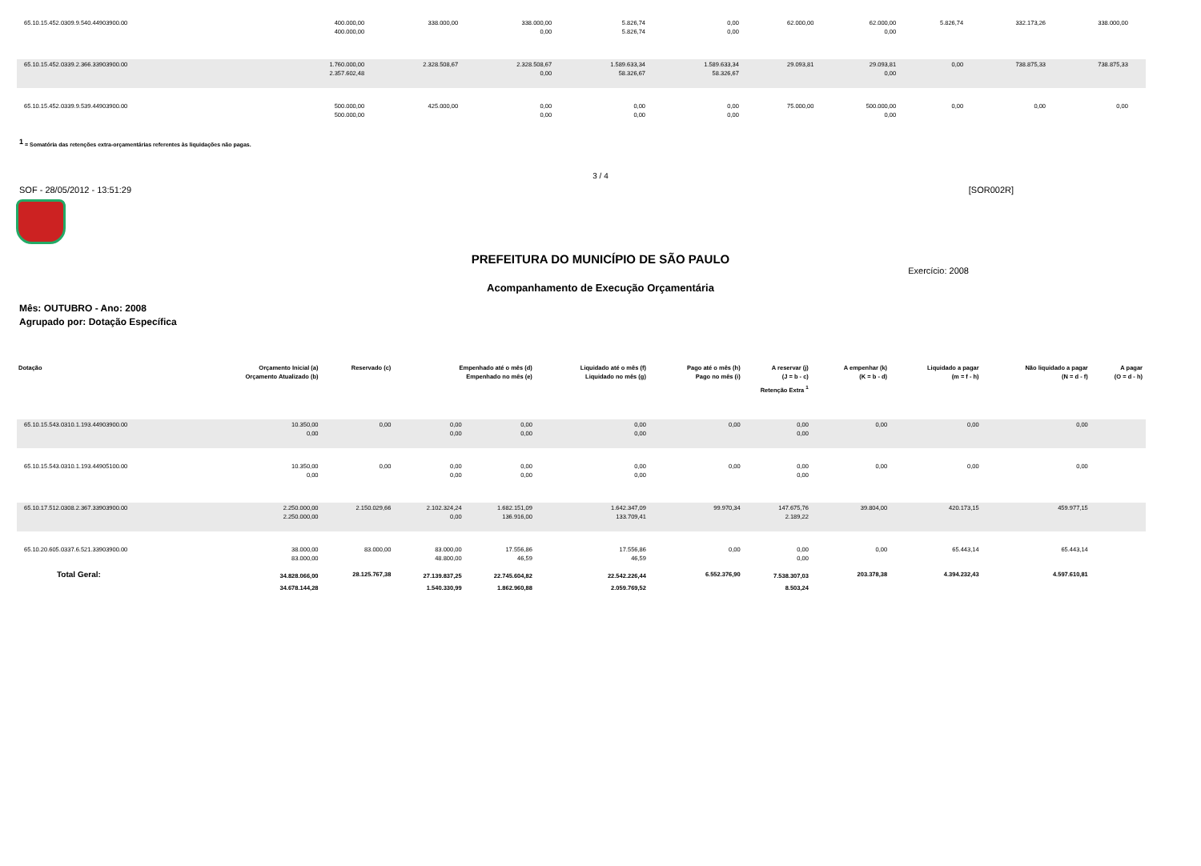| 65.10.15.452.0309.9.540.44903900.00 | 400.000,00 400.000,00 | 338.000,00 | 338.000,00 0,00 | 5.826,74 5.826,74 | 0,00 0,00 | 62.000,00 | 62.000,00 0,00 | 5.826,74 | 332.173,26 | 338.000,00 | |
| 65.10.15.452.0339.2.366.33903900.00 | 1.760.000,00 2.357.602,48 | 2.328.508,67 | 2.328.508,67 0,00 | 1.589.633,34 58.326,67 | 1.589.633,34 58.326,67 | 29.093,81 | 29.093,81 0,00 | 0,00 | 738.875,33 | 738.875,33 | |
| 65.10.15.452.0339.9.539.44903900.00 | 500.000,00 500.000,00 | 425.000,00 | 0,00 0,00 | 0,00 0,00 | 0,00 0,00 | 75.000,00 | 500.000,00 0,00 | 0,00 | 0,00 | 0,00 | |
<sup>1</sup> = Somatória das retenções extra-orçamentárias referentes às liquidações não pagas.
3 / 4
SOF - 28/05/2012 - 13:51:29 [SOR002R]
PREFEITURA DO MUNICÍPIO DE SÃO PAULO
Exercício: 2008
Acompanhamento de Execução Orçamentária
Mês: OUTUBRO - Ano: 2008
Agrupado por: Dotação Específica
| Dotação | Orçamento Inicial (a) Orçamento Atualizado (b) | Reservado (c) | Empenhado até o mês (d) Empenhado no mês (e) | | Liquidado até o mês (f) Liquidado no mês (g) | Pago até o mês (h) Pago no mês (i) | A reservar (j) (J = b - c) | A empenhar (k) (K = b - d) | Liquidado a pagar (m = f - h) | Não liquidado a pagar (N = d - f) | A pagar (O = d - h) |
| --- | --- | --- | --- | --- | --- | --- | --- | --- | --- | --- | --- |
| Retenção Extra <sup>1</sup> | | | | | | | | | | | |
| 65.10.15.543.0310.1.193.44903900.00 | 10.350,00 0,00 | 0,00 | 0,00 0,00 | 0,00 0,00 | 0,00 0,00 | 0,00 | 0,00 0,00 | 0,00 | 0,00 | 0,00 | |
| 65.10.15.543.0310.1.193.44905100.00 | 10.350,00 0,00 | 0,00 | 0,00 0,00 | 0,00 0,00 | 0,00 0,00 | 0,00 | 0,00 0,00 | 0,00 | 0,00 | 0,00 | |
| 65.10.17.512.0308.2.367.33903900.00 | 2.250.000,00 2.250.000,00 | 2.150.029,66 | 2.102.324,24 0,00 | 1.682.151,09 136.916,00 | 1.642.347,09 133.709,41 | 99.970,34 | 147.675,76 2.189,22 | 39.804,00 | 420.173,15 | 459.977,15 | |
| 65.10.20.605.0337.6.521.33903900.00 | 38.000,00 83.000,00 | 83.000,00 | 83.000,00 48.800,00 | 17.556,86 46,59 | 17.556,86 46,59 | 0,00 | 0,00 0,00 | 0,00 | 65.443,14 | 65.443,14 | |
| Total Geral: | 34.828.066,00 34.678.144,28 | 28.125.767,38 | 27.139.837,25 1.540.330,99 | 22.745.604,82 1.862.960,88 | 22.542.226,44 2.059.769,52 | 6.552.376,90 | 7.538.307,03 8.503,24 | 203.378,38 | 4.394.232,43 | 4.597.610,81 | |